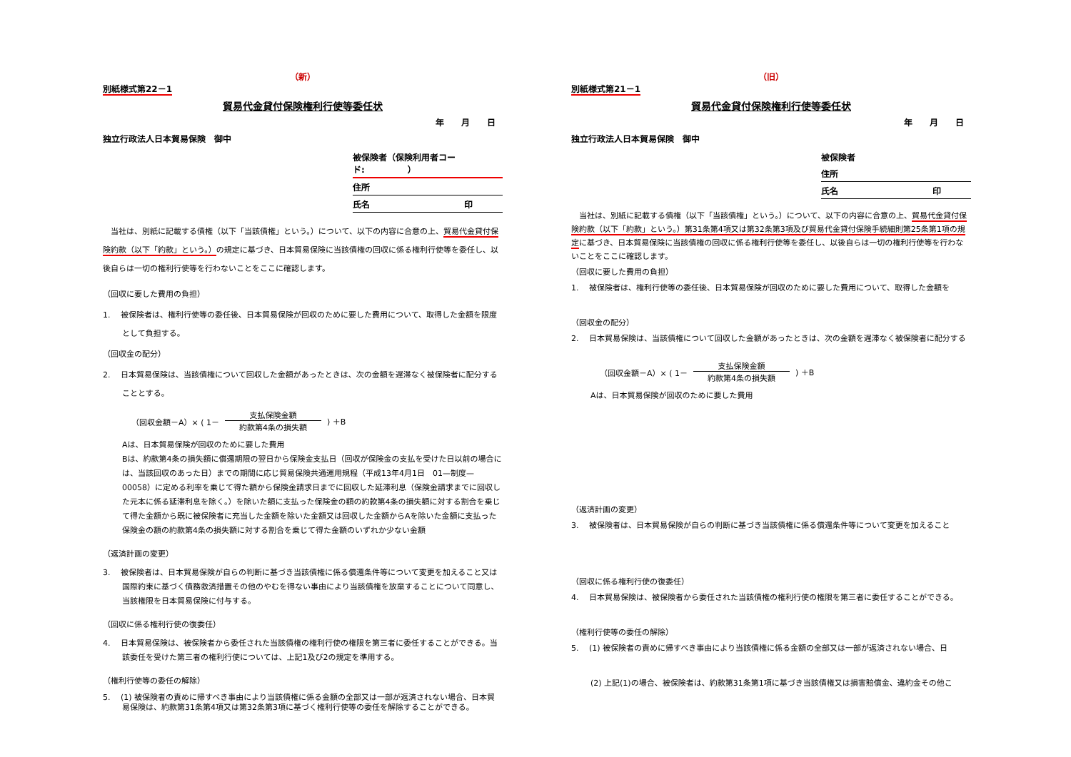（新）
別紙様式第22－1
貿易代金貸付保険権利行使等委任状
年　　月　　日
独立行政法人日本貿易保険　御中
被保険者（保険利用者コード:　　　　　）
住所
氏名　　　　　　　　　　　印
　当社は、別紙に記載する債権（以下「当該債権」という。）について、以下の内容に合意の上、貿易代金貸付保険約款（以下「約款」という。）の規定に基づき、日本貿易保険に当該債権の回収に係る権利行使等を委任し、以後自らは一切の権利行使等を行わないことをここに確認します。
（回収に要した費用の負担）
1.　 被保険者は、権利行使等の委任後、日本貿易保険が回収のために要した費用について、取得した金額を限度として負担する。
（回収金の配分）
2.　 日本貿易保険は、当該債権について回収した金額があったときは、次の金額を遅滞なく被保険者に配分することとする。
（回収金額－A）× ( 1－ 支払保険金額 約款第4条の損失額 ) ＋B
Aは、日本貿易保険が回収のために要した費用
Bは、約款第4条の損失額に償還期限の翌日から保険金支払日（回収が保険金の支払を受けた日以前の場合には、当該回収のあった日）までの期間に応じ貿易保険共通運用規程（平成13年4月1日　01—制度—00058）に定める利率を乗じて得た額から保険金請求日までに回収した延滞利息（保険金請求までに回収した元本に係る延滞利息を除く。）を除いた額に支払った保険金の額の約款第4条の損失額に対する割合を乗じて得た金額から既に被保険者に充当した金額を除いた金額又は回収した金額からAを除いた金額に支払った保険金の額の約款第4条の損失額に対する割合を乗じて得た金額のいずれか少ない金額
（返済計画の変更）
3.　 被保険者は、日本貿易保険が自らの判断に基づき当該債権に係る償還条件等について変更を加えること又は国際約束に基づく債務救済措置その他のやむを得ない事由により当該債権を放棄することについて同意し、当該権限を日本貿易保険に付与する。
（回収に係る権利行使の復委任）
4.　 日本貿易保険は、被保険者から委任された当該債権の権利行使の権限を第三者に委任することができる。当該委任を受けた第三者の権利行使については、上記1及び2の規定を準用する。
（権利行使等の委任の解除）
5.　 (1) 被保険者の責めに帰すべき事由により当該債権に係る金額の全部又は一部が返済されない場合、日本貿易保険は、約款第31条第4項又は第32条第3項に基づく権利行使等の委任を解除することができる。
（旧）
別紙様式第21－1
貿易代金貸付保険権利行使等委任状
年　　月　　日
独立行政法人日本貿易保険　御中
被保険者
住所
氏名　　　　　　　　　　　印
　当社は、別紙に記載する債権（以下「当該債権」という。）について、以下の内容に合意の上、貿易代金貸付保険約款（以下「約款」という。）第31条第4項又は第32条第3項及び貿易代金貸付保険手続細則第25条第1項の規定に基づき、日本貿易保険に当該債権の回収に係る権利行使等を委任し、以後自らは一切の権利行使等を行わないことをここに確認します。
（回収に要した費用の負担）
1.　 被保険者は、権利行使等の委任後、日本貿易保険が回収のために要した費用について、取得した金額を
（回収金の配分）
2.　 日本貿易保険は、当該債権について回収した金額があったときは、次の金額を遅滞なく被保険者に配分する
（回収金額－A）× ( 1－ 支払保険金額 約款第4条の損失額 ) ＋B
Aは、日本貿易保険が回収のために要した費用
（返済計画の変更）
3.　 被保険者は、日本貿易保険が自らの判断に基づき当該債権に係る償還条件等について変更を加えること
（回収に係る権利行使の復委任）
4.　 日本貿易保険は、被保険者から委任された当該債権の権利行使の権限を第三者に委任することができる。
（権利行使等の委任の解除）
5.　 (1) 被保険者の責めに帰すべき事由により当該債権に係る金額の全部又は一部が返済されない場合、日
(2) 上記(1)の場合、被保険者は、約款第31条第1項に基づき当該債権又は損害賠償金、違約金その他こ